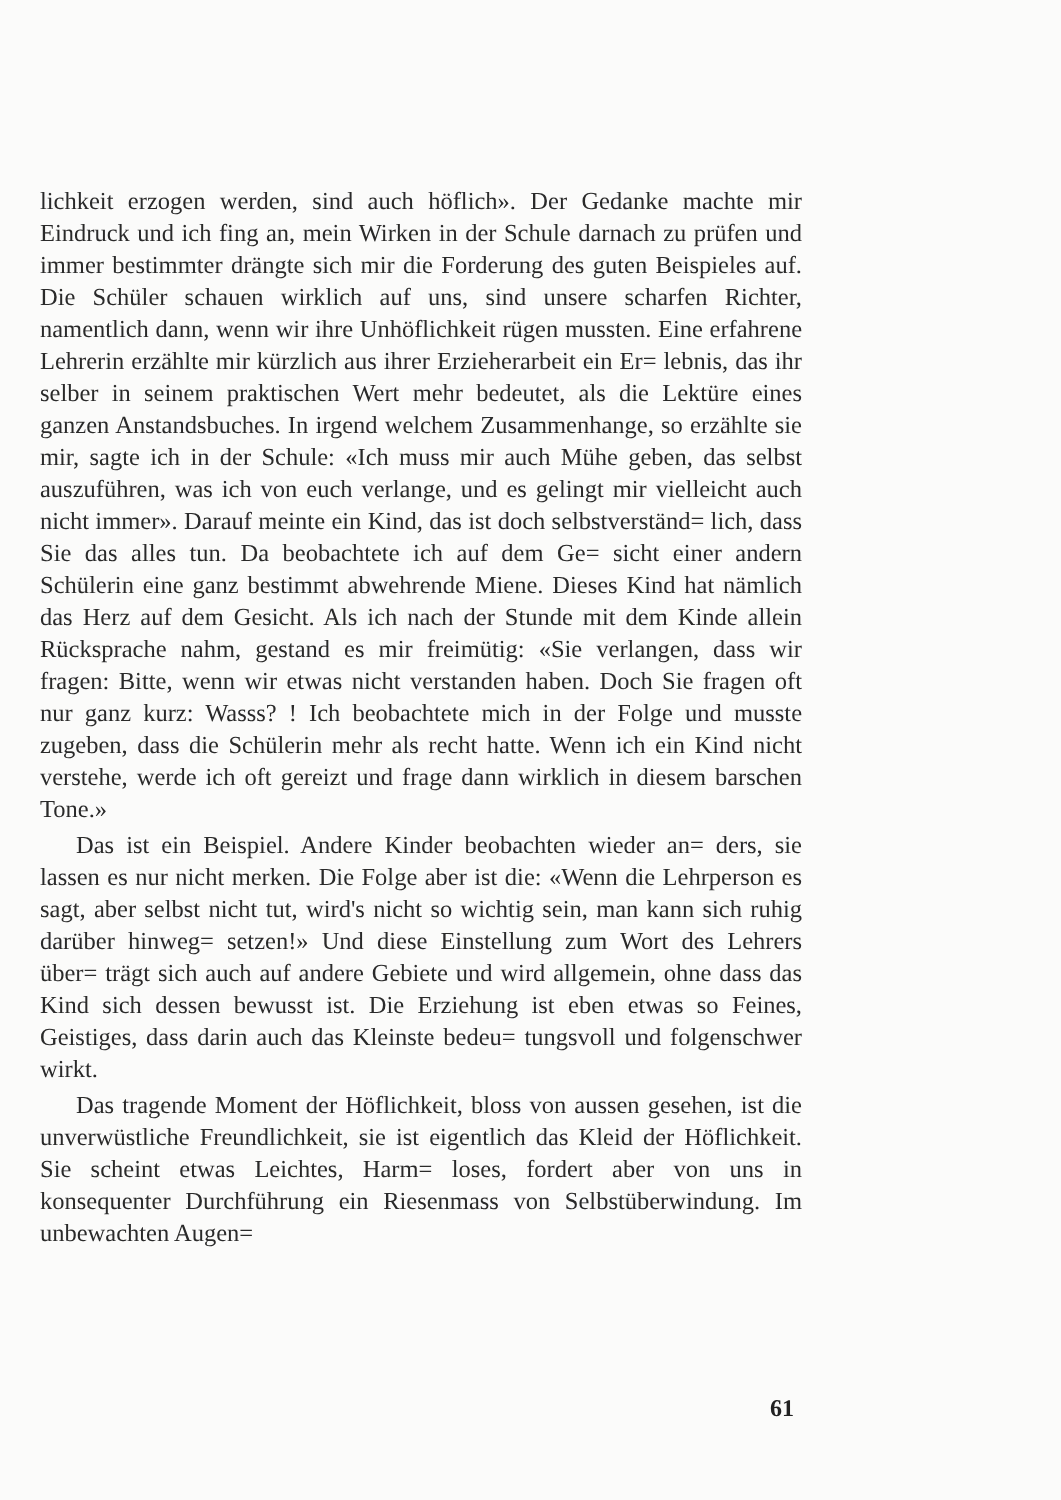lichkeit erzogen werden, sind auch höflich». Der Gedanke machte mir Eindruck und ich fing an, mein Wirken in der Schule darnach zu prüfen und immer bestimmter drängte sich mir die Forderung des guten Beispieles auf. Die Schüler schauen wirklich auf uns, sind unsere scharfen Richter, namentlich dann, wenn wir ihre Unhöflichkeit rügen mussten. Eine erfahrene Lehrerin erzählte mir kürzlich aus ihrer Erzieherarbeit ein Er= lebnis, das ihr selber in seinem praktischen Wert mehr bedeutet, als die Lektüre eines ganzen Anstandsbuches. In irgend welchem Zusammenhange, so erzählte sie mir, sagte ich in der Schule: «Ich muss mir auch Mühe geben, das selbst auszuführen, was ich von euch verlange, und es gelingt mir vielleicht auch nicht immer». Darauf meinte ein Kind, das ist doch selbstverständ= lich, dass Sie das alles tun. Da beobachtete ich auf dem Ge= sicht einer andern Schülerin eine ganz bestimmt abwehrende Miene. Dieses Kind hat nämlich das Herz auf dem Gesicht. Als ich nach der Stunde mit dem Kinde allein Rücksprache nahm, gestand es mir freimütig: «Sie verlangen, dass wir fragen: Bitte, wenn wir etwas nicht verstanden haben. Doch Sie fragen oft nur ganz kurz: Wasss? ! Ich beobachtete mich in der Folge und musste zugeben, dass die Schülerin mehr als recht hatte. Wenn ich ein Kind nicht verstehe, werde ich oft gereizt und frage dann wirklich in diesem barschen Tone.»
Das ist ein Beispiel. Andere Kinder beobachten wieder an= ders, sie lassen es nur nicht merken. Die Folge aber ist die: «Wenn die Lehrperson es sagt, aber selbst nicht tut, wird's nicht so wichtig sein, man kann sich ruhig darüber hinweg= setzen!» Und diese Einstellung zum Wort des Lehrers über= trägt sich auch auf andere Gebiete und wird allgemein, ohne dass das Kind sich dessen bewusst ist. Die Erziehung ist eben etwas so Feines, Geistiges, dass darin auch das Kleinste bedeu= tungsvoll und folgenschwer wirkt.
Das tragende Moment der Höflichkeit, bloss von aussen gesehen, ist die unverwüstliche Freundlichkeit, sie ist eigentlich das Kleid der Höflichkeit. Sie scheint etwas Leichtes, Harm= loses, fordert aber von uns in konsequenter Durchführung ein Riesenmass von Selbstüberwindung. Im unbewachten Augen=
61